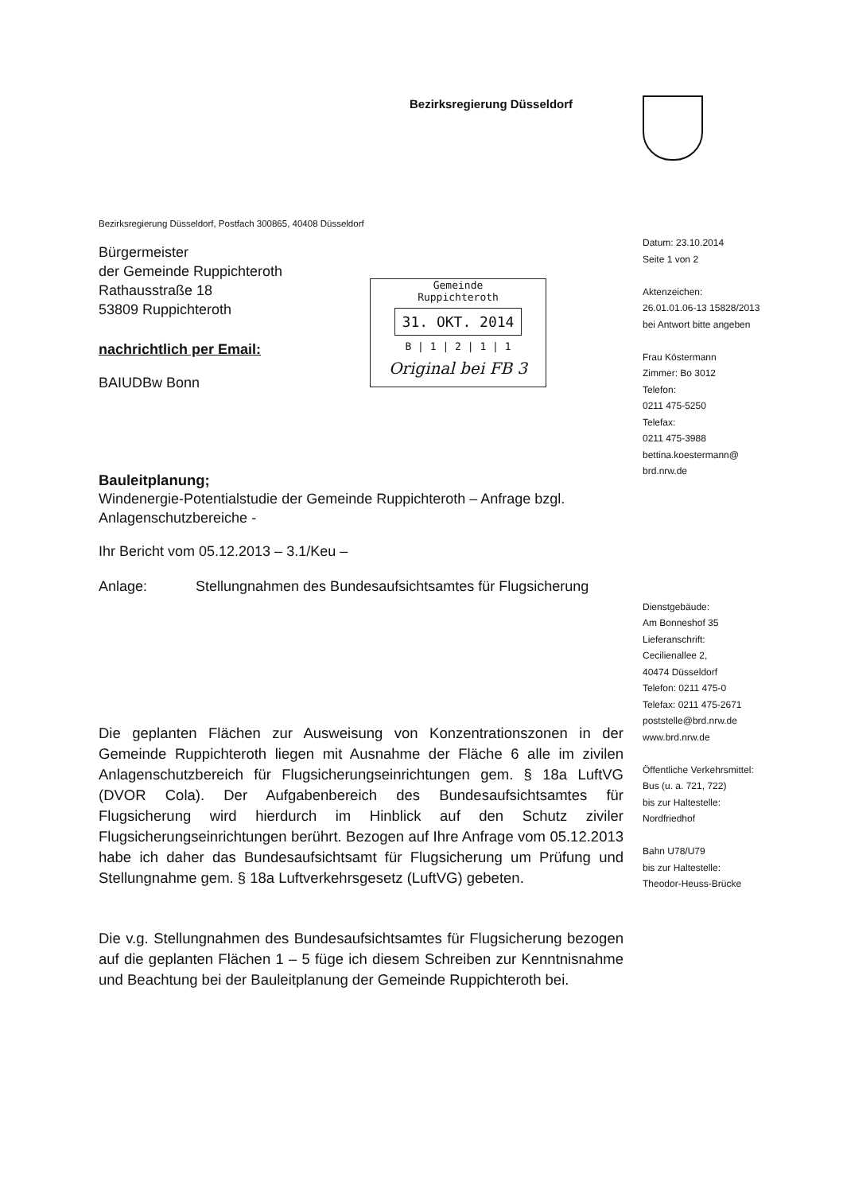Bezirksregierung Düsseldorf
Gemeinde
Ruppichteroth
31. OKT. 2014
B | 1 | 2 | 1 | 1
Original bei FB 3
Bezirksregierung Düsseldorf, Postfach 300865, 40408 Düsseldorf
Bürgermeister
der Gemeinde Ruppichteroth
Rathausstraße 18
53809 Ruppichteroth
nachrichtlich per Email:
BAIUDBw Bonn
Bauleitplanung;
Windenergie-Potentialstudie der Gemeinde Ruppichteroth – Anfrage bzgl. Anlagenschutzbereiche -
Ihr Bericht vom 05.12.2013 – 3.1/Keu –
Anlage: Stellungnahmen des Bundesaufsichtsamtes für Flugsicherung
Die geplanten Flächen zur Ausweisung von Konzentrationszonen in der Gemeinde Ruppichteroth liegen mit Ausnahme der Fläche 6 alle im zivilen Anlagenschutzbereich für Flugsicherungseinrichtungen gem. § 18a LuftVG (DVOR Cola). Der Aufgabenbereich des Bundesaufsichtsamtes für Flugsicherung wird hierdurch im Hinblick auf den Schutz ziviler Flugsicherungseinrichtungen berührt. Bezogen auf Ihre Anfrage vom 05.12.2013 habe ich daher das Bundesaufsichtsamt für Flugsicherung um Prüfung und Stellungnahme gem. § 18a Luftverkehrsgesetz (LuftVG) gebeten.
Die v.g. Stellungnahmen des Bundesaufsichtsamtes für Flugsicherung bezogen auf die geplanten Flächen 1 – 5 füge ich diesem Schreiben zur Kenntnisnahme und Beachtung bei der Bauleitplanung der Gemeinde Ruppichteroth bei.
Datum: 23.10.2014
Seite 1 von 2
Aktenzeichen:
26.01.01.06-13 15828/2013
bei Antwort bitte angeben
Frau Köstermann
Zimmer: Bo 3012
Telefon:
0211 475-5250
Telefax:
0211 475-3988
bettina.koestermann@
brd.nrw.de
Dienstgebäude:
Am Bonneshof 35
Lieferanschrift:
Cecilienallee 2,
40474 Düsseldorf
Telefon: 0211 475-0
Telefax: 0211 475-2671
poststelle@brd.nrw.de
www.brd.nrw.de
Öffentliche Verkehrsmittel:
Bus (u. a. 721, 722)
bis zur Haltestelle:
Nordfriedhof
Bahn U78/U79
bis zur Haltestelle:
Theodor-Heuss-Brücke